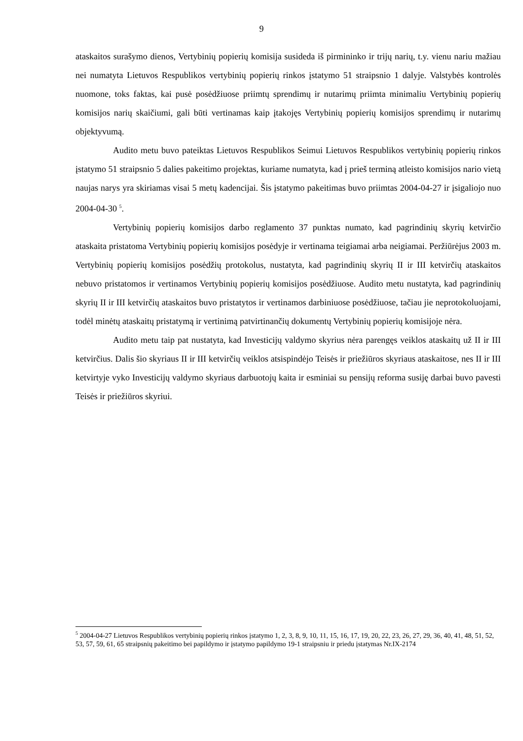9
ataskaitos surašymo dienos, Vertybinių popierių komisija susideda iš pirmininko ir trijų narių, t.y. vienu nariu mažiau nei numatyta Lietuvos Respublikos vertybinių popierių rinkos įstatymo 51 straipsnio 1 dalyje. Valstybės kontrolės nuomone, toks faktas, kai pusė posėdžiuose priimtų sprendimų ir nutarimų priimta minimaliu Vertybinių popierių komisijos narių skaičiumi, gali būti vertinamas kaip įtakojęs Vertybinių popierių komisijos sprendimų ir nutarimų objektyvumą.
Audito metu buvo pateiktas Lietuvos Respublikos Seimui Lietuvos Respublikos vertybinių popierių rinkos įstatymo 51 straipsnio 5 dalies pakeitimo projektas, kuriame numatyta, kad į prieš terminą atleisto komisijos nario vietą naujas narys yra skiriamas visai 5 metų kadencijai. Šis įstatymo pakeitimas buvo priimtas 2004-04-27 ir įsigaliojo nuo 2004-04-30 <sup>5</sup>.
Vertybinių popierių komisijos darbo reglamento 37 punktas numato, kad pagrindinių skyrių ketvirčio ataskaita pristatoma Vertybinių popierių komisijos posėdyje ir vertinama teigiamai arba neigiamai. Peržiūrėjus 2003 m. Vertybinių popierių komisijos posėdžių protokolus, nustatyta, kad pagrindinių skyrių II ir III ketvirčių ataskaitos nebuvo pristatomos ir vertinamos Vertybinių popierių komisijos posėdžiuose. Audito metu nustatyta, kad pagrindinių skyrių II ir III ketvirčių ataskaitos buvo pristatytos ir vertinamos darbiniuose posėdžiuose, tačiau jie neprotokoluojami, todėl minėtų ataskaitų pristatymą ir vertinimą patvirtinančių dokumentų Vertybinių popierių komisijoje nėra.
Audito metu taip pat nustatyta, kad Investicijų valdymo skyrius nėra parengęs veiklos ataskaitų už II ir III ketvirčius. Dalis šio skyriaus II ir III ketvirčių veiklos atsispindėjo Teisės ir priežiūros skyriaus ataskaitose, nes II ir III ketvirtyje vyko Investicijų valdymo skyriaus darbuotojų kaita ir esminiai su pensijų reforma susiję darbai buvo pavesti Teisės ir priežiūros skyriui.
<sup>5</sup> 2004-04-27 Lietuvos Respublikos vertybinių popierių rinkos įstatymo 1, 2, 3, 8, 9, 10, 11, 15, 16, 17, 19, 20, 22, 23, 26, 27, 29, 36, 40, 41, 48, 51, 52, 53, 57, 59, 61, 65 straipsnių pakeitimo bei papildymo ir įstatymo papildymo 19-1 straipsniu ir priedu įstatymas Nr.IX-2174